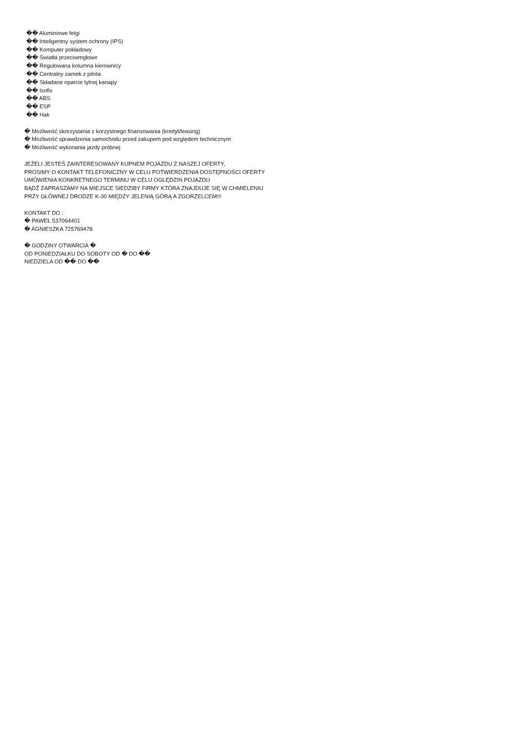�� Aluminiowe felgi
�� Inteligentny system ochrony (IPS)
�� Komputer pokładowy
�� Światła przeciwmgłowe
�� Regulowana kolumna kierownicy
�� Centralny zamek z pilota
�� Składane oparcie tylnej kanapy
�� Isofix
�� ABS
�� ESP
�� Hak
� Możliwość skorzystania z korzystnego finansowania (kredyt/leasing)
� Możliwość sprawdzenia samochodu przed zakupem pod względem technicznym
� Możliwość wykonania jazdy próbnej
JEŻELI JESTEŚ ZAINTERESOWANY KUPNEM POJAZDU Z NASZEJ OFERTY,
PROSIMY O KONTAKT TELEFONICZNY W CELU POTWIERDZENIA DOSTĘPNOŚCI OFERTY
UMÓWIENIA KONKRETNEGO TERMINU W CELU OGLĘDZIN POJAZDU
BĄDŹ ZAPRASZAMY NA MIEJSCE SIEDZIBY FIRMY KTÓRA ZNAJDUJE SIĘ W CHMIELENIU
PRZY GŁÓWNEJ DRODZE K-30 MIĘDZY JELENIĄ GÓRĄ A ZGORZELCEM!!!
KONTAKT DO :
� PAWEŁ 537064401
� AGNIESZKA 725769478
� GODZINY OTWARCIA �
OD PONIEDZIAŁKU DO SOBOTY OD � DO ��
NIEDZIELA OD �� DO ��